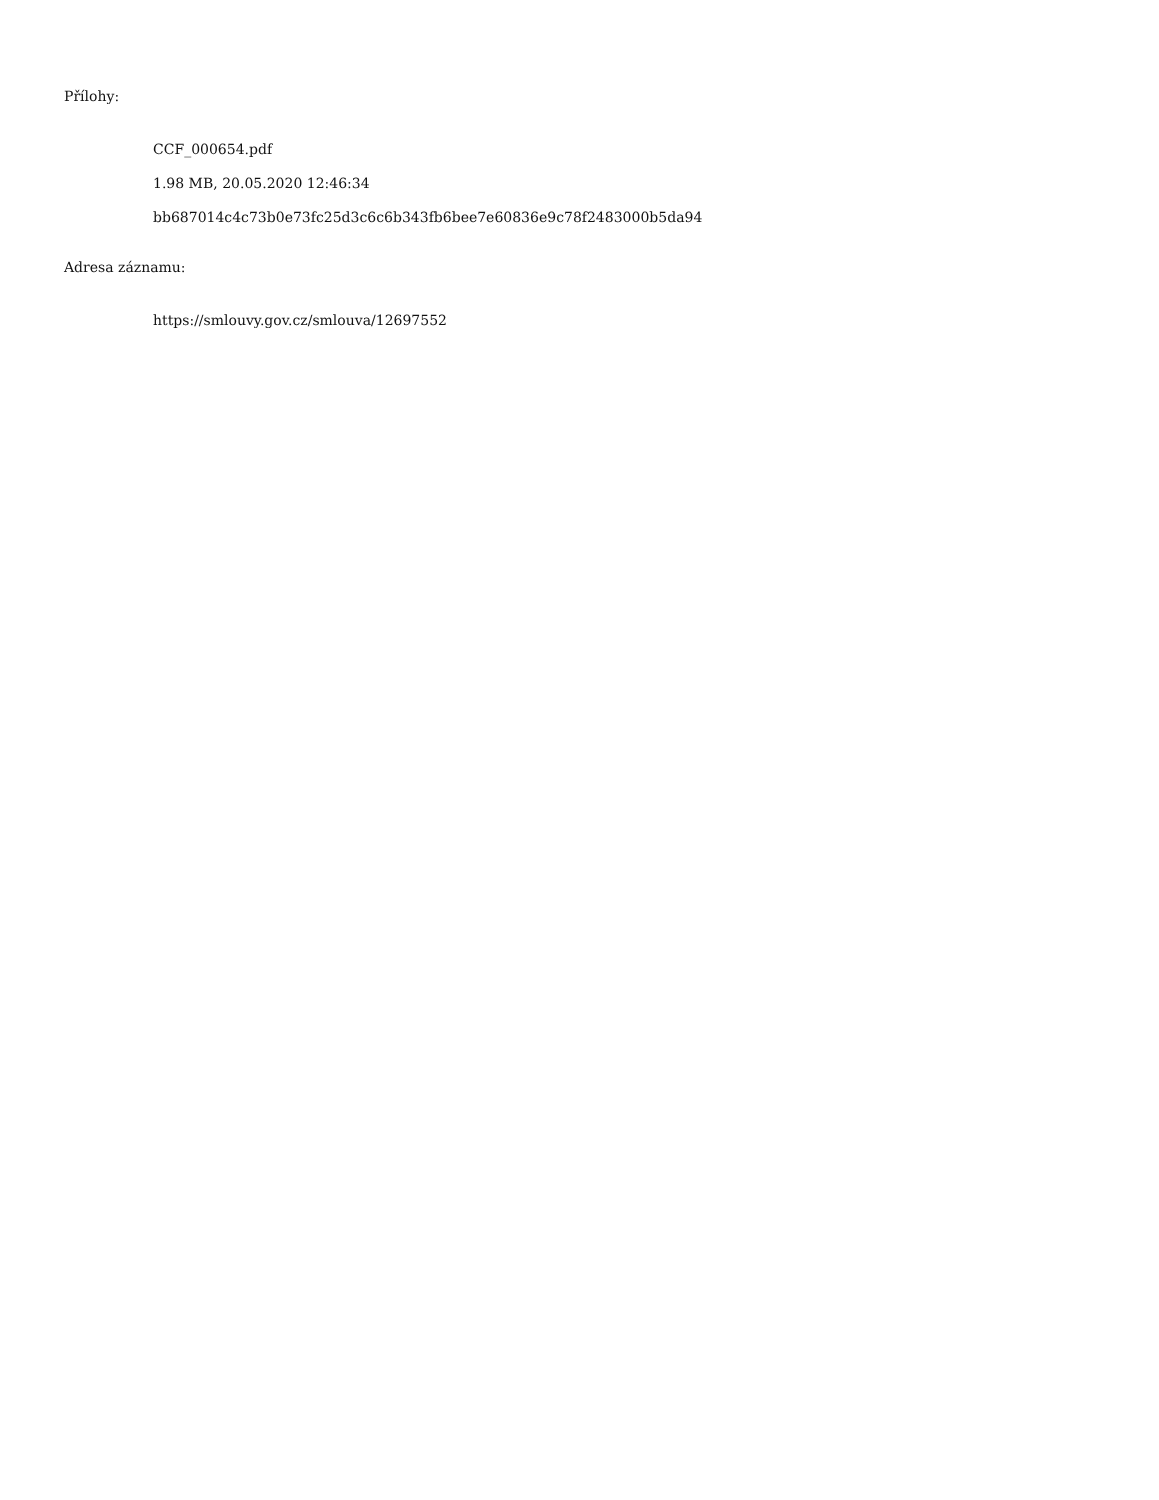Přílohy:
CCF_000654.pdf
1.98 MB, 20.05.2020 12:46:34
bb687014c4c73b0e73fc25d3c6c6b343fb6bee7e60836e9c78f2483000b5da94
Adresa záznamu:
https://smlouvy.gov.cz/smlouva/12697552